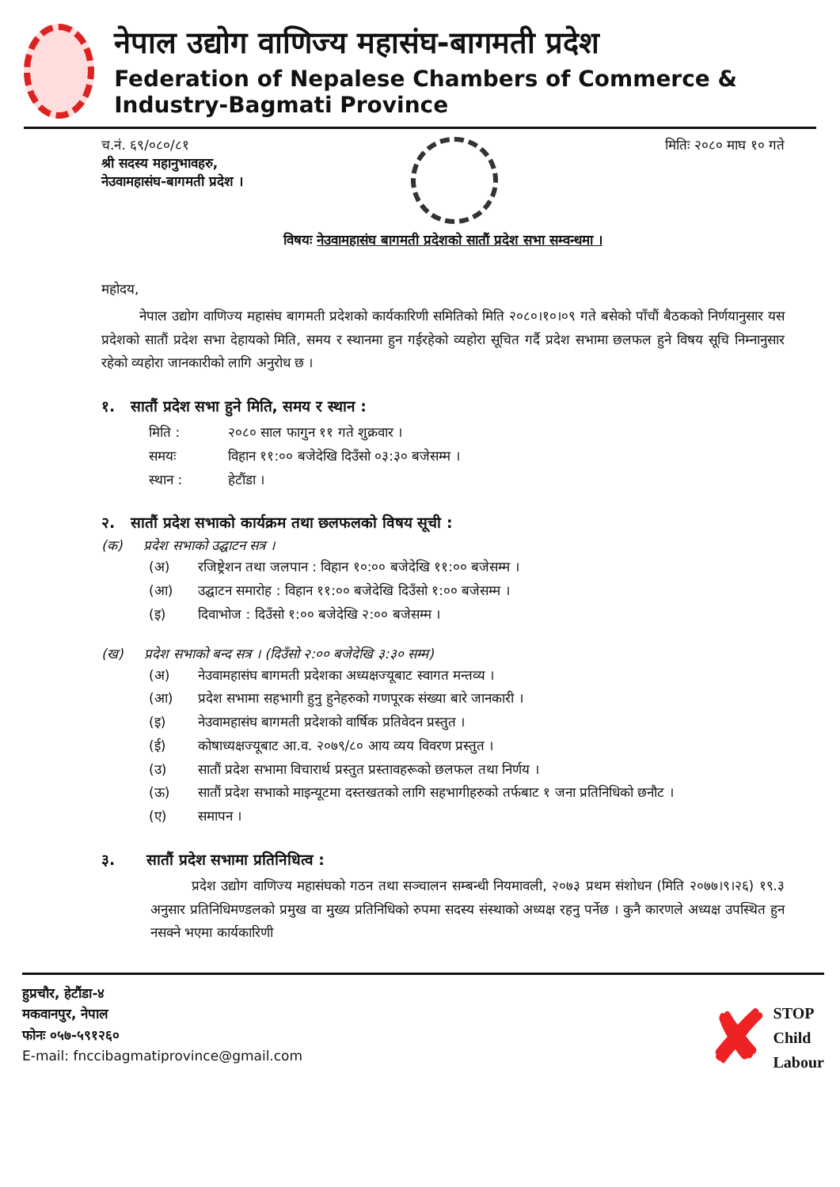नेपाल उद्योग वाणिज्य महासंघ-बागमती प्रदेश
Federation of Nepalese Chambers of Commerce & Industry-Bagmati Province
च.नं. ६९/०८०/८१
श्री सदस्य महानुभावहरु,
नेउवामहासंघ-बागमती प्रदेश ।
मितिः २०८० माघ १० गते
विषयः नेउवामहासंघ बागमती प्रदेशको सातौं प्रदेश सभा सम्वन्धमा ।
महोदय,
नेपाल उद्योग वाणिज्य महासंघ बागमती प्रदेशको कार्यकारिणी समितिको मिति २०८०।१०।०९ गते बसेको पाँचौं बैठकको निर्णयानुसार यस प्रदेशको सातौं प्रदेश सभा देहायको मिति, समय र स्थानमा हुन गईरहेको व्यहोरा सूचित गर्दै प्रदेश सभामा छलफल हुने विषय सूचि निम्नानुसार रहेको व्यहोरा जानकारीको लागि अनुरोध छ ।
१. सातौं प्रदेश सभा हुने मिति, समय र स्थान :
मिति : २०८० साल फागुन ११ गते शुक्रवार ।
समयः विहान ११:०० बजेदेखि दिउँसो ०३:३० बजेसम्म ।
स्थान : हेटौंडा ।
२. सातौं प्रदेश सभाको कार्यक्रम तथा छलफलको विषय सूची :
(क) प्रदेश सभाको उद्घाटन सत्र ।
(अ) रजिष्ट्रेशन तथा जलपान : विहान १०:०० बजेदेखि ११:०० बजेसम्म ।
(आ) उद्घाटन समारोह : विहान ११:०० बजेदेखि दिउँसो १:०० बजेसम्म ।
(इ) दिवाभोज : दिउँसो १:०० बजेदेखि २:०० बजेसम्म ।
(ख) प्रदेश सभाको बन्द सत्र । (दिउँसो २:०० बजेदेखि ३:३० सम्म)
(अ) नेउवामहासंघ बागमती प्रदेशका अध्यक्षज्यूबाट स्वागत मन्तव्य ।
(आ) प्रदेश सभामा सहभागी हुनु हुनेहरुको गणपूरक संख्या बारे जानकारी ।
(इ) नेउवामहासंघ बागमती प्रदेशको वार्षिक प्रतिवेदन प्रस्तुत ।
(ई) कोषाध्यक्षज्यूबाट आ.व. २०७९/८० आय व्यय विवरण प्रस्तुत ।
(उ) सातौं प्रदेश सभामा विचारार्थ प्रस्तुत प्रस्तावहरूको छलफल तथा निर्णय ।
(ऊ) सातौं प्रदेश सभाको माइन्यूटमा दस्तखतको लागि सहभागीहरुको तर्फबाट १ जना प्रतिनिधिको छनौट ।
(ए) समापन ।
३. सातौं प्रदेश सभामा प्रतिनिधित्व :
प्रदेश उद्योग वाणिज्य महासंघको गठन तथा सञ्चालन सम्बन्धी नियमावली, २०७३ प्रथम संशोधन (मिति २०७७।९।२६) १९.३ अनुसार प्रतिनिधिमण्डलको प्रमुख वा मुख्य प्रतिनिधिको रुपमा सदस्य संस्थाको अध्यक्ष रहनु पर्नेछ । कुनै कारणले अध्यक्ष उपस्थित हुन नसक्ने भएमा कार्यकारिणी
हुप्रचौर, हेटौंडा-४
मकवानपुर, नेपाल
फोनः ०५७-५९१२६०
E-mail: fnccibagmatiprovince@gmail.com
✘ STOP
Child
Labour